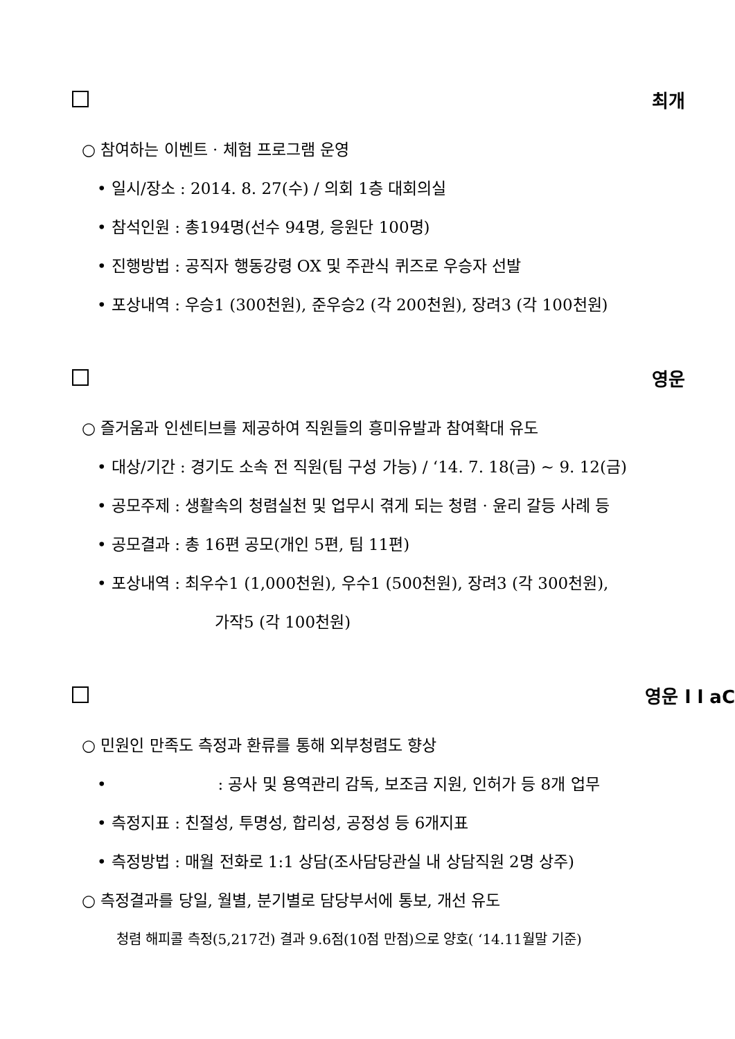최개
○ 참여하는 이벤트 · 체험 프로그램 운영
• 일시/장소 : 2014. 8. 27(수) / 의회 1층 대회의실
• 참석인원 : 총194명(선수 94명, 응원단 100명)
• 진행방법 : 공직자 행동강령 OX 및 주관식 퀴즈로 우승자 선발
• 포상내역 : 우승1 (300천원), 준우승2 (각 200천원), 장려3 (각 100천원)
영운
○ 즐거움과 인센티브를 제공하여 직원들의 흥미유발과 참여확대 유도
• 대상/기간 : 경기도 소속 전 직원(팀 구성 가능) / ‘14. 7. 18(금) ~ 9. 12(금)
• 공모주제 : 생활속의 청렴실천 및 업무시 겪게 되는 청렴 · 윤리 갈등 사례 등
• 공모결과 : 총 16편 공모(개인 5편, 팀 11편)
• 포상내역 : 최우수1 (1,000천원), 우수1 (500천원), 장려3 (각 300천원),
가작5 (각 100천원)
영운 l l aC
○ 민원인 만족도 측정과 환류를 통해 외부청렴도 향상
• : 공사 및 용역관리 감독, 보조금 지원, 인허가 등 8개 업무
• 측정지표 : 친절성, 투명성, 합리성, 공정성 등 6개지표
• 측정방법 : 매월 전화로 1:1 상담(조사담당관실 내 상담직원 2명 상주)
○ 측정결과를 당일, 월별, 분기별로 담당부서에 통보, 개선 유도
청렴 해피콜 측정(5,217건) 결과 9.6점(10점 만점)으로 양호( ‘14.11월말 기준)